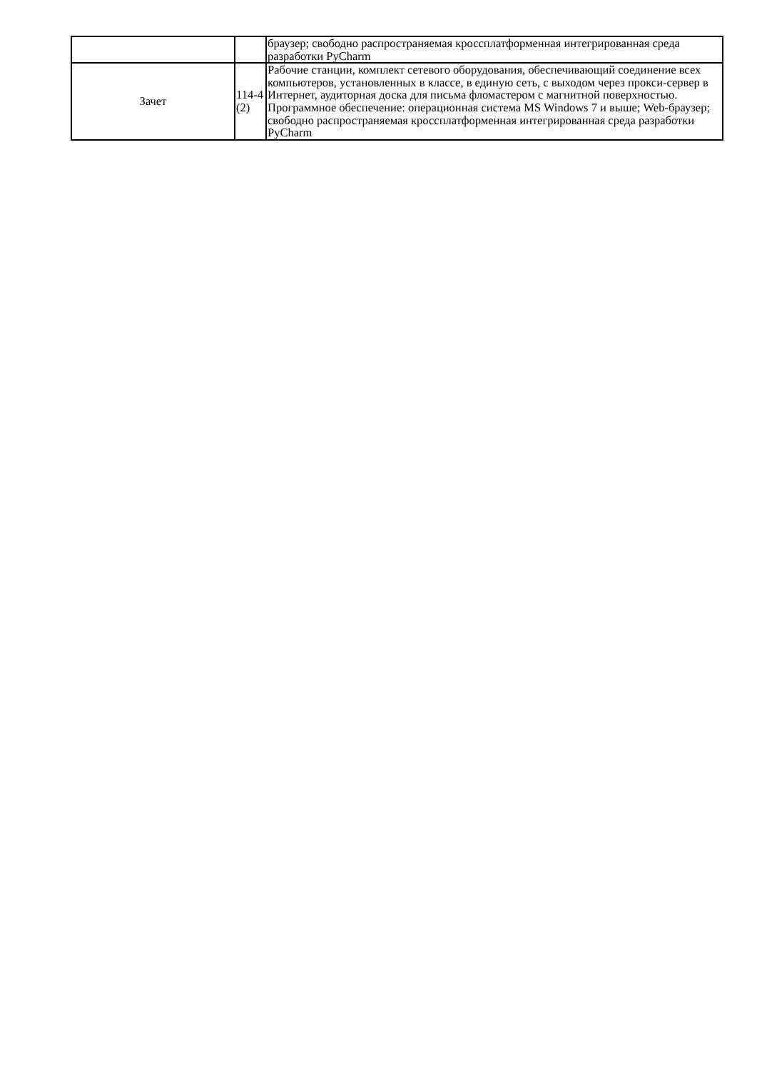| | | браузер; свободно распространяемая кроссплатформенная интегрированная среда разработки PyCharm |
| Зачет | 114-4 (2) | Рабочие станции, комплект сетевого оборудования, обеспечивающий соединение всех компьютеров, установленных в классе, в единую сеть, с выходом через прокси-сервер в Интернет, аудиторная доска для письма фломастером с магнитной поверхностью. Программное обеспечение: операционная система MS Windows 7 и выше; Web-браузер; свободно распространяемая кроссплатформенная интегрированная среда разработки PyCharm |